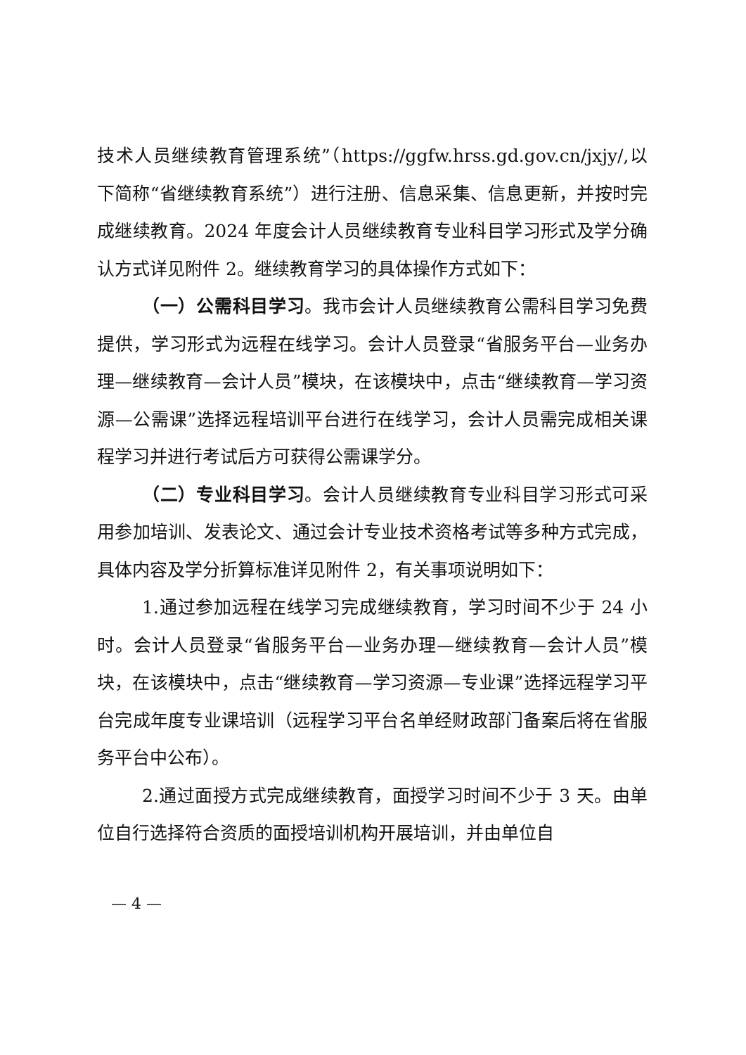技术人员继续教育管理系统”（https://ggfw.hrss.gd.gov.cn/jxjy/,以下简称“省继续教育系统”）进行注册、信息采集、信息更新，并按时完成继续教育。2024 年度会计人员继续教育专业科目学习形式及学分确认方式详见附件 2。继续教育学习的具体操作方式如下：
（一）公需科目学习。我市会计人员继续教育公需科目学习免费提供，学习形式为远程在线学习。会计人员登录“省服务平台—业务办理—继续教育—会计人员”模块，在该模块中，点击“继续教育—学习资源—公需课”选择远程培训平台进行在线学习，会计人员需完成相关课程学习并进行考试后方可获得公需课学分。
（二）专业科目学习。会计人员继续教育专业科目学习形式可采用参加培训、发表论文、通过会计专业技术资格考试等多种方式完成，具体内容及学分折算标准详见附件 2，有关事项说明如下：
1.通过参加远程在线学习完成继续教育，学习时间不少于 24 小时。会计人员登录“省服务平台—业务办理—继续教育—会计人员”模块，在该模块中，点击“继续教育—学习资源—专业课”选择远程学习平台完成年度专业课培训（远程学习平台名单经财政部门备案后将在省服务平台中公布）。
2.通过面授方式完成继续教育，面授学习时间不少于 3 天。由单位自行选择符合资质的面授培训机构开展培训，并由单位自
— 4 —